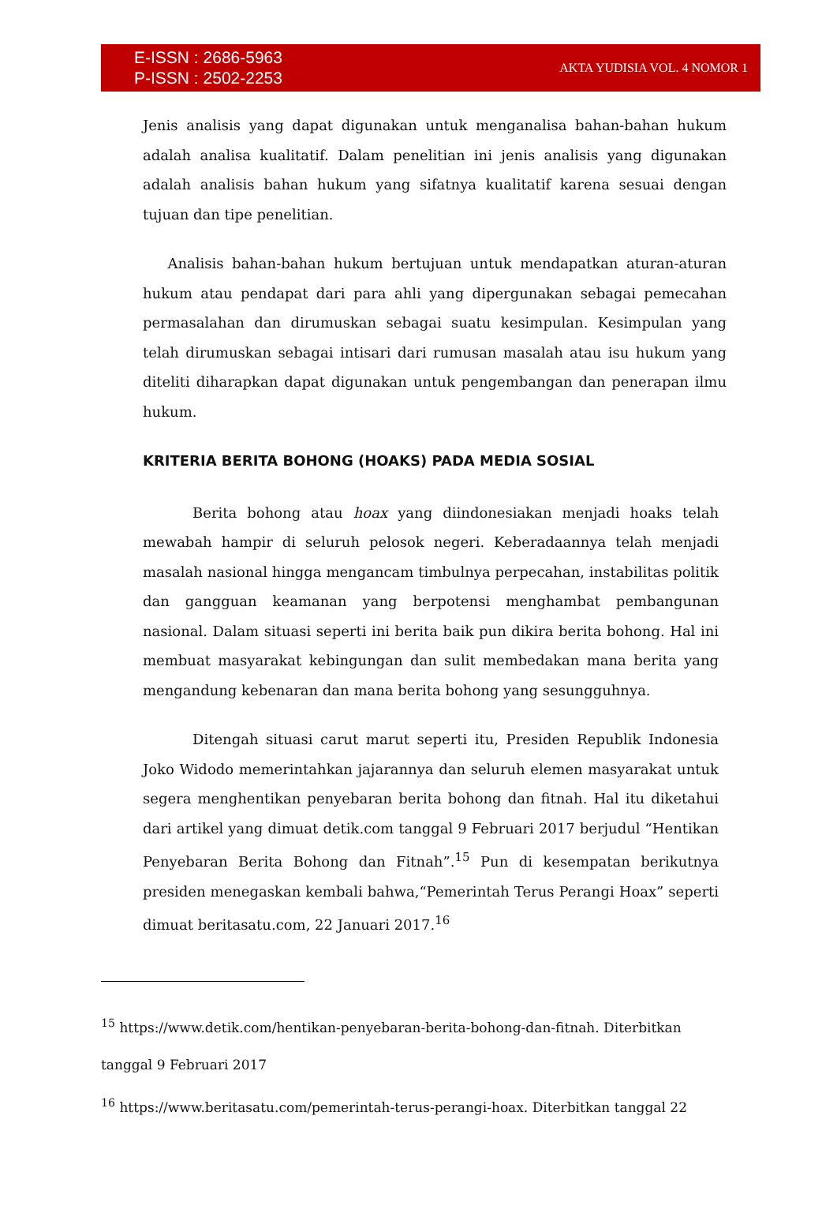E-ISSN : 2686-5963
P-ISSN : 2502-2253
AKTA YUDISIA VOL. 4 NOMOR 1
Jenis analisis yang dapat digunakan untuk menganalisa bahan-bahan hukum adalah analisa kualitatif. Dalam penelitian ini jenis analisis yang digunakan adalah analisis bahan hukum yang sifatnya kualitatif karena sesuai dengan tujuan dan tipe penelitian.
Analisis bahan-bahan hukum bertujuan untuk mendapatkan aturan-aturan hukum atau pendapat dari para ahli yang dipergunakan sebagai pemecahan permasalahan dan dirumuskan sebagai suatu kesimpulan. Kesimpulan yang telah dirumuskan sebagai intisari dari rumusan masalah atau isu hukum yang diteliti diharapkan dapat digunakan untuk pengembangan dan penerapan ilmu hukum.
KRITERIA BERITA BOHONG (HOAKS) PADA MEDIA SOSIAL
Berita bohong atau hoax yang diindonesiakan menjadi hoaks telah mewabah hampir di seluruh pelosok negeri. Keberadaannya telah menjadi masalah nasional hingga mengancam timbulnya perpecahan, instabilitas politik dan gangguan keamanan yang berpotensi menghambat pembangunan nasional. Dalam situasi seperti ini berita baik pun dikira berita bohong. Hal ini membuat masyarakat kebingungan dan sulit membedakan mana berita yang mengandung kebenaran dan mana berita bohong yang sesungguhnya.
Ditengah situasi carut marut seperti itu, Presiden Republik Indonesia Joko Widodo memerintahkan jajarannya dan seluruh elemen masyarakat untuk segera menghentikan penyebaran berita bohong dan fitnah. Hal itu diketahui dari artikel yang dimuat detik.com tanggal 9 Februari 2017 berjudul “Hentikan Penyebaran Berita Bohong dan Fitnah”.<sup>15</sup> Pun di kesempatan berikutnya presiden menegaskan kembali bahwa,“Pemerintah Terus Perangi Hoax” seperti dimuat beritasatu.com, 22 Januari 2017.<sup>16</sup>
<sup>15</sup> https://www.detik.com/hentikan-penyebaran-berita-bohong-dan-fitnah. Diterbitkan
tanggal 9 Februari 2017
<sup>16</sup> https://www.beritasatu.com/pemerintah-terus-perangi-hoax. Diterbitkan tanggal 22